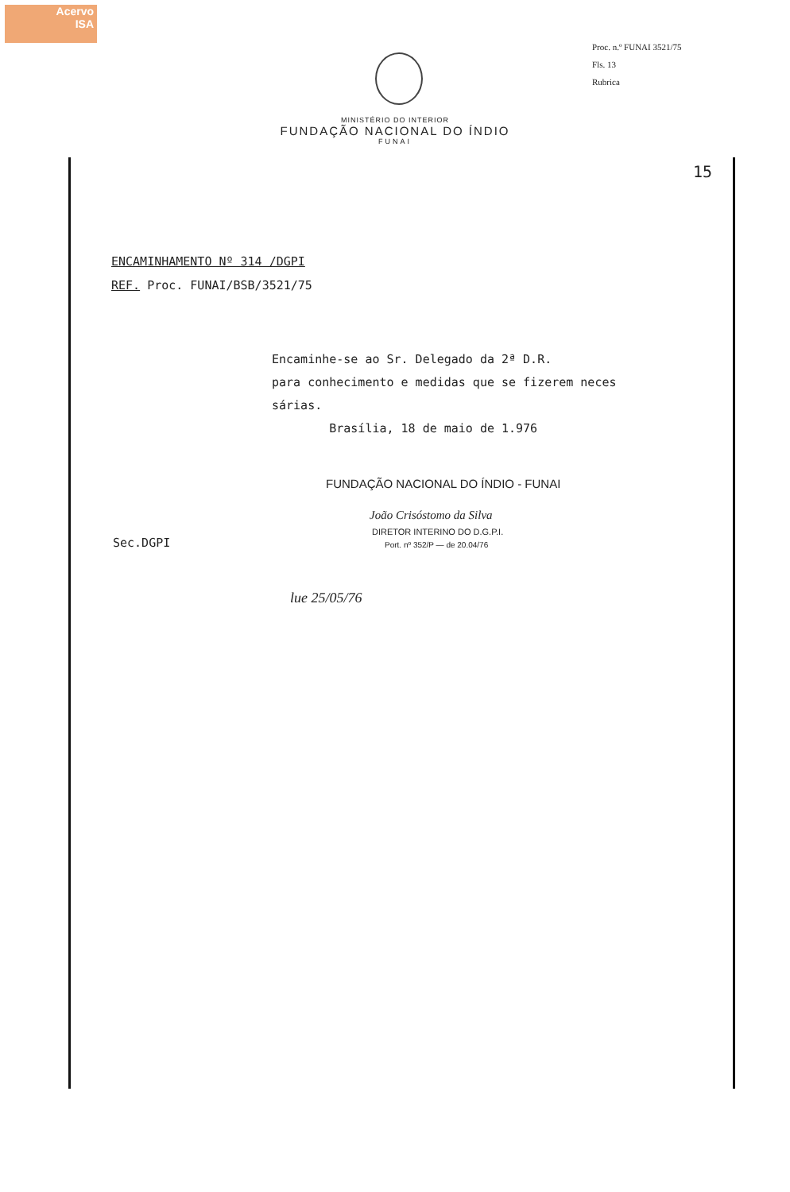Acervo
ISA
Proc. n.º FUNAI 3521/75
Fls. 13
Rubrica
MINISTÉRIO DO INTERIOR
FUNDAÇÃO NACIONAL DO ÍNDIO
FUNAI
15
ENCAMINHAMENTO Nº 314 /DGPI
REF. Proc. FUNAI/BSB/3521/75
Encaminhe-se ao Sr. Delegado da 2ª D.R.
para conhecimento e medidas que se fizerem neces
sárias.
Brasília, 18 de maio de 1.976
FUNDAÇÃO NACIONAL DO ÍNDIO - FUNAI
João Crisóstomo da Silva
DIRETOR INTERINO DO D.G.P.I.
Port. nº 352/P — de 20.04/76
Sec.DGPI
lue 25/05/76